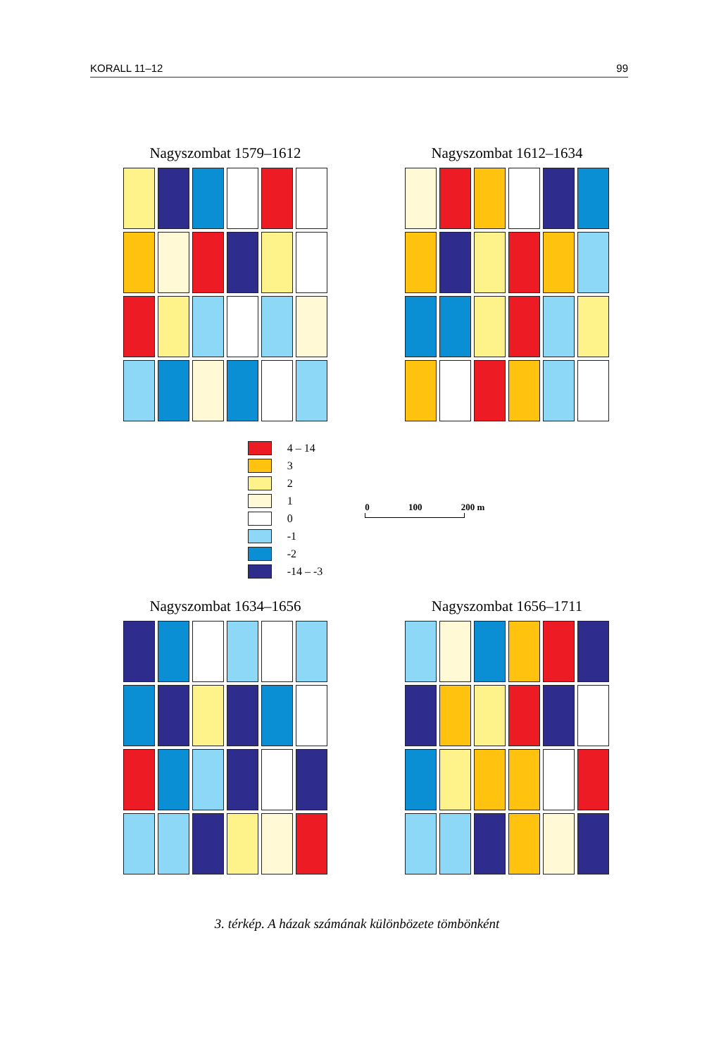KORALL 11–12 99
Nagyszombat 1579–1612
Nagyszombat 1612–1634
4 – 14
3
2
1
0
-1
-2
-14 – -3
0 100 200 m
Nagyszombat 1634–1656
Nagyszombat 1656–1711
3. térkép. A házak számának különbözete tömbönként